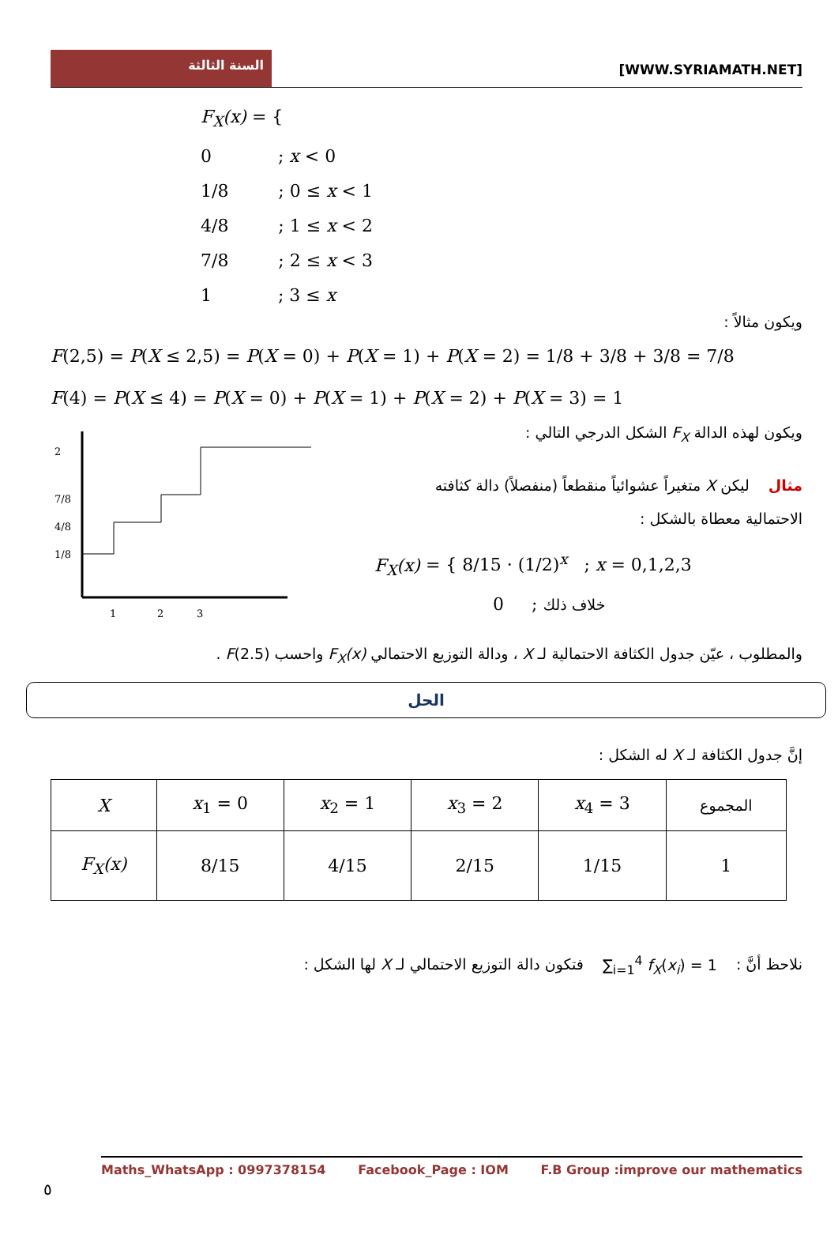السنة الثالثة
[WWW.SYRIAMATH.NET]
F<sub>X</sub>(x) = {
0 ; x < 0
1/8 ; 0 ≤ x < 1
4/8 ; 1 ≤ x < 2
7/8 ; 2 ≤ x < 3
1 ; 3 ≤ x
ويكون مثالاً :
F(2,5) = P(X ≤ 2,5) = P(X = 0) + P(X = 1) + P(X = 2) = 1/8 + 3/8 + 3/8 = 7/8
F(4) = P(X ≤ 4) = P(X = 0) + P(X = 1) + P(X = 2) + P(X = 3) = 1
2
7/8
4/8
1/8
1
2
3
ويكون لهذه الدالة F<sub>X</sub> الشكل الدرجي التالي :
مثال ليكن X متغيراً عشوائياً منقطعاً (منفصلاً) دالة كثافته
الاحتمالية معطاة بالشكل :
F<sub>X</sub>(x) = { 8/15 · (1/2)<sup>x</sup> ; x = 0,1,2,3
0 ; خلاف ذلك
والمطلوب ، عيّن جدول الكثافة الاحتمالية لـ X ، ودالة التوزيع الاحتمالي F<sub>X</sub>(x) واحسب F(2.5) .
الحل
إنَّ جدول الكثافة لـ X له الشكل :
| X | x<sub>1</sub> = 0 | x<sub>2</sub> = 1 | x<sub>3</sub> = 2 | x<sub>4</sub> = 3 | المجموع |
| F<sub>X</sub>(x) | 8/15 | 4/15 | 2/15 | 1/15 | 1 |
نلاحظ أنَّ : ∑<sub>i=1</sub><sup>4</sup> f<sub>X</sub>(x<sub>i</sub>) = 1 فتكون دالة التوزيع الاحتمالي لـ X لها الشكل :
Maths_WhatsApp : 0997378154 Facebook_Page : IOM F.B Group :improve our mathematics
٥